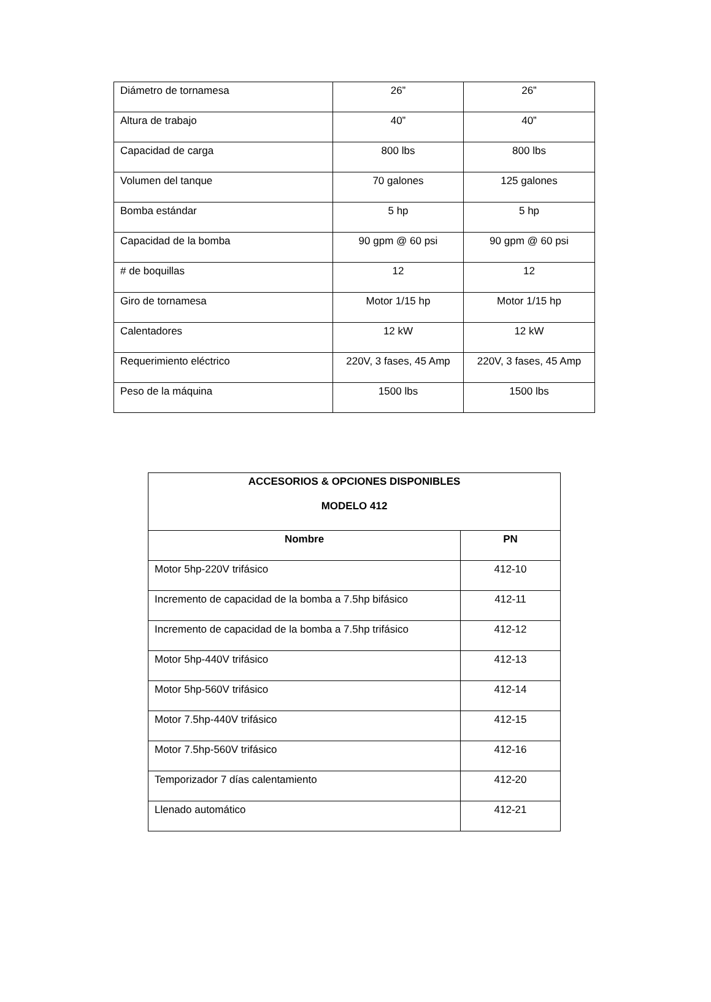| Diámetro de tornamesa | 26” | 26” |
| Altura de trabajo | 40” | 40” |
| Capacidad de carga | 800 lbs | 800 lbs |
| Volumen del tanque | 70 galones | 125 galones |
| Bomba estándar | 5 hp | 5 hp |
| Capacidad de la bomba | 90 gpm @ 60 psi | 90 gpm @ 60 psi |
| # de boquillas | 12 | 12 |
| Giro de tornamesa | Motor 1/15 hp | Motor 1/15 hp |
| Calentadores | 12 kW | 12 kW |
| Requerimiento eléctrico | 220V, 3 fases, 45 Amp | 220V, 3 fases, 45 Amp |
| Peso de la máquina | 1500 lbs | 1500 lbs |
| ACCESORIOS & OPCIONES DISPONIBLES MODELO 412 | |
| --- | --- |
| Nombre | PN |
| Motor 5hp-220V trifásico | 412-10 |
| Incremento de capacidad de la bomba a 7.5hp bifásico | 412-11 |
| Incremento de capacidad de la bomba a 7.5hp trifásico | 412-12 |
| Motor 5hp-440V trifásico | 412-13 |
| Motor 5hp-560V trifásico | 412-14 |
| Motor 7.5hp-440V trifásico | 412-15 |
| Motor 7.5hp-560V trifásico | 412-16 |
| Temporizador 7 días calentamiento | 412-20 |
| Llenado automático | 412-21 |